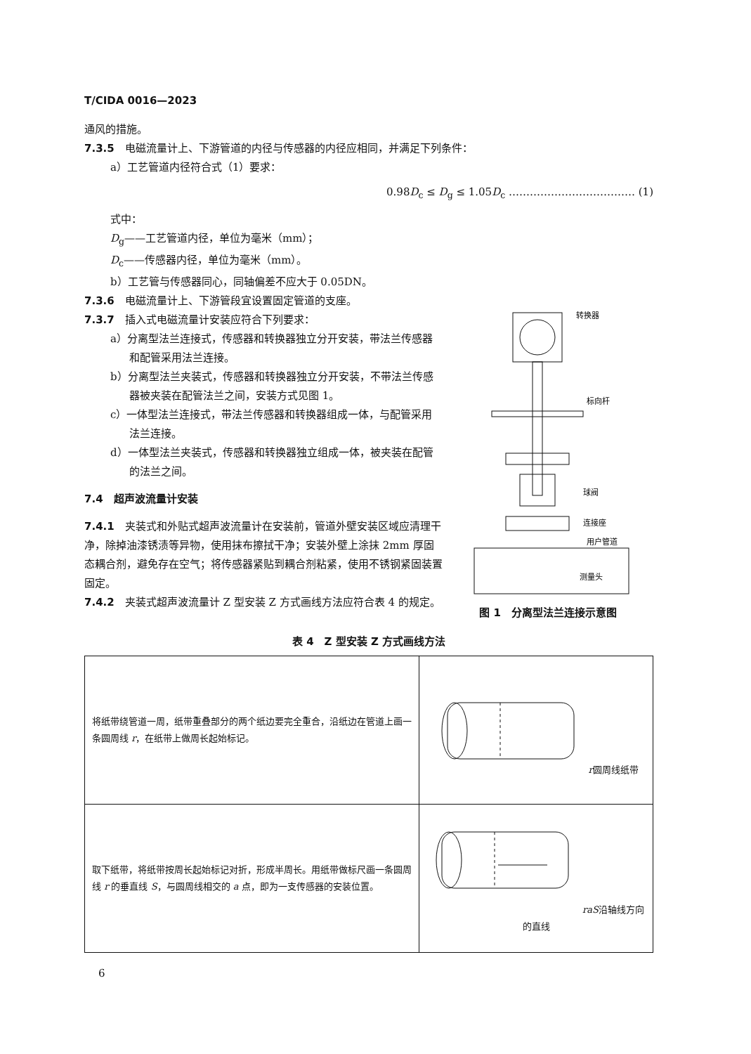T/CIDA 0016—2023
通风的措施。
7.3.5　电磁流量计上、下游管道的内径与传感器的内径应相同，并满足下列条件：
a）工艺管道内径符合式（1）要求：
0.98D<sub>c</sub> ≤ D<sub>g</sub> ≤ 1.05D<sub>c</sub> ……………………………… (1)
式中：
D<sub>g</sub>——工艺管道内径，单位为毫米（mm）；
D<sub>c</sub>——传感器内径，单位为毫米（mm）。
b）工艺管与传感器同心，同轴偏差不应大于 0.05DN。
7.3.6　电磁流量计上、下游管段宜设置固定管道的支座。
7.3.7　插入式电磁流量计安装应符合下列要求：
a）分离型法兰连接式，传感器和转换器独立分开安装，带法兰传感器和配管采用法兰连接。
b）分离型法兰夹装式，传感器和转换器独立分开安装，不带法兰传感器被夹装在配管法兰之间，安装方式见图 1。
c）一体型法兰连接式，带法兰传感器和转换器组成一体，与配管采用法兰连接。
d）一体型法兰夹装式，传感器和转换器独立组成一体，被夹装在配管的法兰之间。
7.4　超声波流量计安装
7.4.1　夹装式和外贴式超声波流量计在安装前，管道外壁安装区域应清理干净，除掉油漆锈渍等异物，使用抹布擦拭干净；安装外壁上涂抹 2mm 厚固态耦合剂，避免存在空气；将传感器紧贴到耦合剂粘紧，使用不锈钢紧固装置固定。
7.4.2　夹装式超声波流量计 Z 型安装 Z 方式画线方法应符合表 4 的规定。
转换器
标向杆
球阀
连接座
用户管道
测量头
图 1　分离型法兰连接示意图
表 4　Z 型安装 Z 方式画线方法
| 将纸带绕管道一周，纸带重叠部分的两个纸边要完全重合，沿纸边在管道上画一条圆周线 r ，在纸带上做周长起始标记。 | r 圆周线 纸带 |
| 取下纸带，将纸带按周长起始标记对折，形成半周长。用纸带做标尺画一条圆周线 r 的垂直线 S ，与圆周线相交的 a 点，即为一支传感器的安装位置。 | r a S 沿轴线方向的直线 |
6